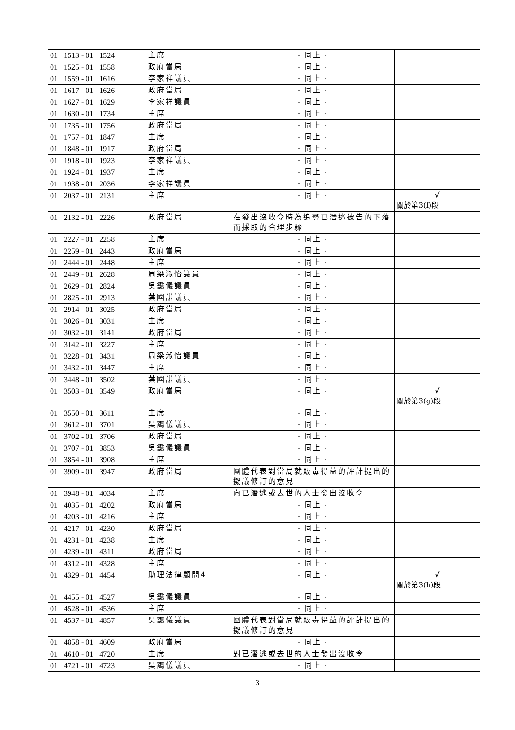| 01 1513 - 01 1524 | 主席 | - 同上 - | |
| 01 1525 - 01 1558 | 政府當局 | - 同上 - | |
| 01 1559 - 01 1616 | 李家祥議員 | - 同上 - | |
| 01 1617 - 01 1626 | 政府當局 | - 同上 - | |
| 01 1627 - 01 1629 | 李家祥議員 | - 同上 - | |
| 01 1630 - 01 1734 | 主席 | - 同上 - | |
| 01 1735 - 01 1756 | 政府當局 | - 同上 - | |
| 01 1757 - 01 1847 | 主席 | - 同上 - | |
| 01 1848 - 01 1917 | 政府當局 | - 同上 - | |
| 01 1918 - 01 1923 | 李家祥議員 | - 同上 - | |
| 01 1924 - 01 1937 | 主席 | - 同上 - | |
| 01 1938 - 01 2036 | 李家祥議員 | - 同上 - | |
| 01 2037 - 01 2131 | 主席 | - 同上 - | √ 關於第3(f)段 |
| 01 2132 - 01 2226 | 政府當局 | 在發出沒收令時為追尋已潛逃被告的下落而採取的合理步驟 | |
| 01 2227 - 01 2258 | 主席 | - 同上 - | |
| 01 2259 - 01 2443 | 政府當局 | - 同上 - | |
| 01 2444 - 01 2448 | 主席 | - 同上 - | |
| 01 2449 - 01 2628 | 周梁淑怡議員 | - 同上 - | |
| 01 2629 - 01 2824 | 吳靄儀議員 | - 同上 - | |
| 01 2825 - 01 2913 | 葉國謙議員 | - 同上 - | |
| 01 2914 - 01 3025 | 政府當局 | - 同上 - | |
| 01 3026 - 01 3031 | 主席 | - 同上 - | |
| 01 3032 - 01 3141 | 政府當局 | - 同上 - | |
| 01 3142 - 01 3227 | 主席 | - 同上 - | |
| 01 3228 - 01 3431 | 周梁淑怡議員 | - 同上 - | |
| 01 3432 - 01 3447 | 主席 | - 同上 - | |
| 01 3448 - 01 3502 | 葉國謙議員 | - 同上 - | |
| 01 3503 - 01 3549 | 政府當局 | - 同上 - | √ 關於第3(g)段 |
| 01 3550 - 01 3611 | 主席 | - 同上 - | |
| 01 3612 - 01 3701 | 吳靄儀議員 | - 同上 - | |
| 01 3702 - 01 3706 | 政府當局 | - 同上 - | |
| 01 3707 - 01 3853 | 吳靄儀議員 | - 同上 - | |
| 01 3854 - 01 3908 | 主席 | - 同上 - | |
| 01 3909 - 01 3947 | 政府當局 | 團體代表對當局就販毒得益的評計提出的擬議修訂的意見 | |
| 01 3948 - 01 4034 | 主席 | 向已潛逃或去世的人士發出沒收令 | |
| 01 4035 - 01 4202 | 政府當局 | - 同上 - | |
| 01 4203 - 01 4216 | 主席 | - 同上 - | |
| 01 4217 - 01 4230 | 政府當局 | - 同上 - | |
| 01 4231 - 01 4238 | 主席 | - 同上 - | |
| 01 4239 - 01 4311 | 政府當局 | - 同上 - | |
| 01 4312 - 01 4328 | 主席 | - 同上 - | |
| 01 4329 - 01 4454 | 助理法律顧問4 | - 同上 - | √ 關於第3(h)段 |
| 01 4455 - 01 4527 | 吳靄儀議員 | - 同上 - | |
| 01 4528 - 01 4536 | 主席 | - 同上 - | |
| 01 4537 - 01 4857 | 吳靄儀議員 | 團體代表對當局就販毒得益的評計提出的擬議修訂的意見 | |
| 01 4858 - 01 4609 | 政府當局 | - 同上 - | |
| 01 4610 - 01 4720 | 主席 | 對已潛逃或去世的人士發出沒收令 | |
| 01 4721 - 01 4723 | 吳靄儀議員 | - 同上 - | |
3